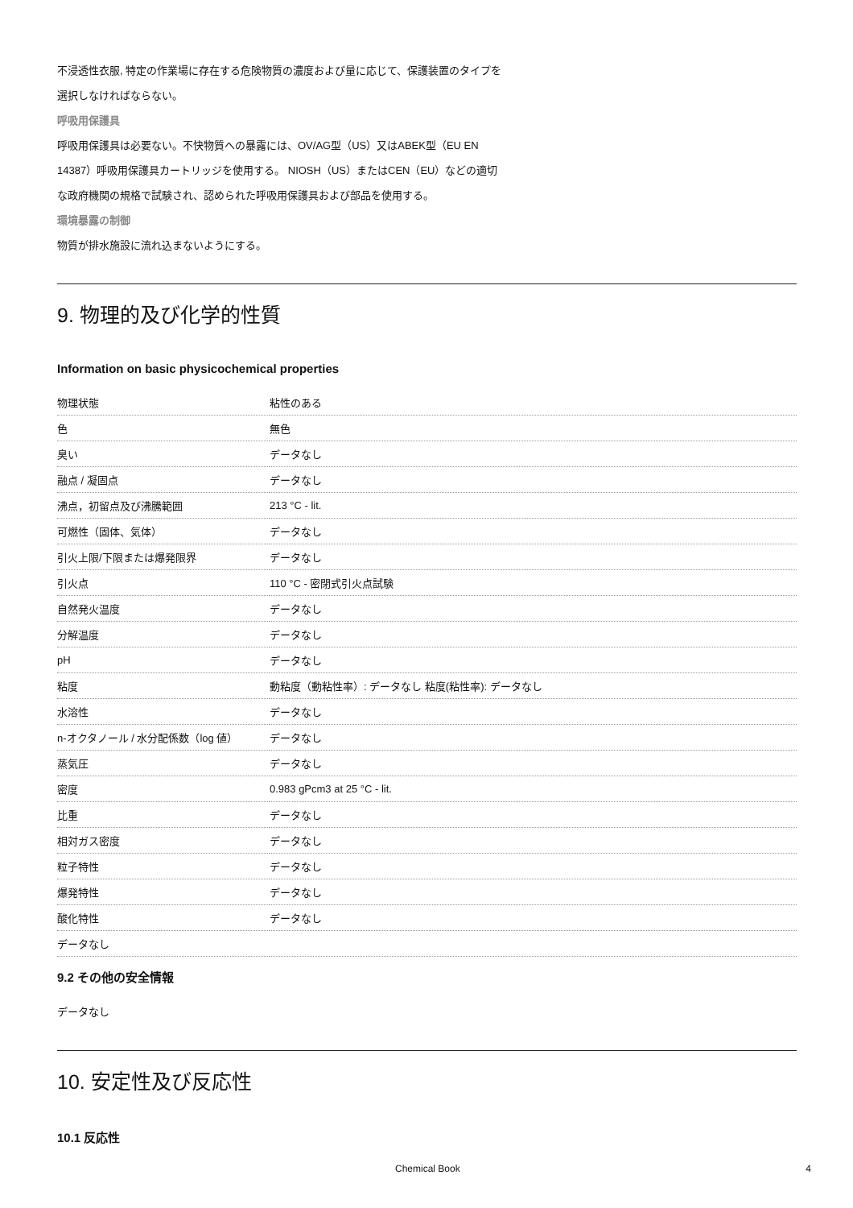不浸透性衣服, 特定の作業場に存在する危険物質の濃度および量に応じて、保護装置のタイプを
選択しなければならない。
呼吸用保護具
呼吸用保護具は必要ない。不快物質への暴露には、OV/AG型（US）又はABEK型（EU EN
14387）呼吸用保護具カートリッジを使用する。 NIOSH（US）またはCEN（EU）などの適切
な政府機関の規格で試験され、認められた呼吸用保護具および部品を使用する。
環境暴露の制御
物質が排水施設に流れ込まないようにする。
9. 物理的及び化学的性質
Information on basic physicochemical properties
| 物理状態 | 粘性のある |
| 色 | 無色 |
| 臭い | データなし |
| 融点 / 凝固点 | データなし |
| 沸点，初留点及び沸騰範囲 | 213 °C - lit. |
| 可燃性（固体、気体） | データなし |
| 引火上限/下限または爆発限界 | データなし |
| 引火点 | 110 °C - 密閉式引火点試験 |
| 自然発火温度 | データなし |
| 分解温度 | データなし |
| pH | データなし |
| 粘度 | 動粘度（動粘性率）: データなし 粘度(粘性率): データなし |
| 水溶性 | データなし |
| n-オクタノール / 水分配係数（log 値） | データなし |
| 蒸気圧 | データなし |
| 密度 | 0.983 gPcm3 at 25 °C - lit. |
| 比重 | データなし |
| 相対ガス密度 | データなし |
| 粒子特性 | データなし |
| 爆発特性 | データなし |
| 酸化特性 | データなし |
| データなし | |
9.2 その他の安全情報
データなし
10. 安定性及び反応性
10.1 反応性
Chemical Book 4